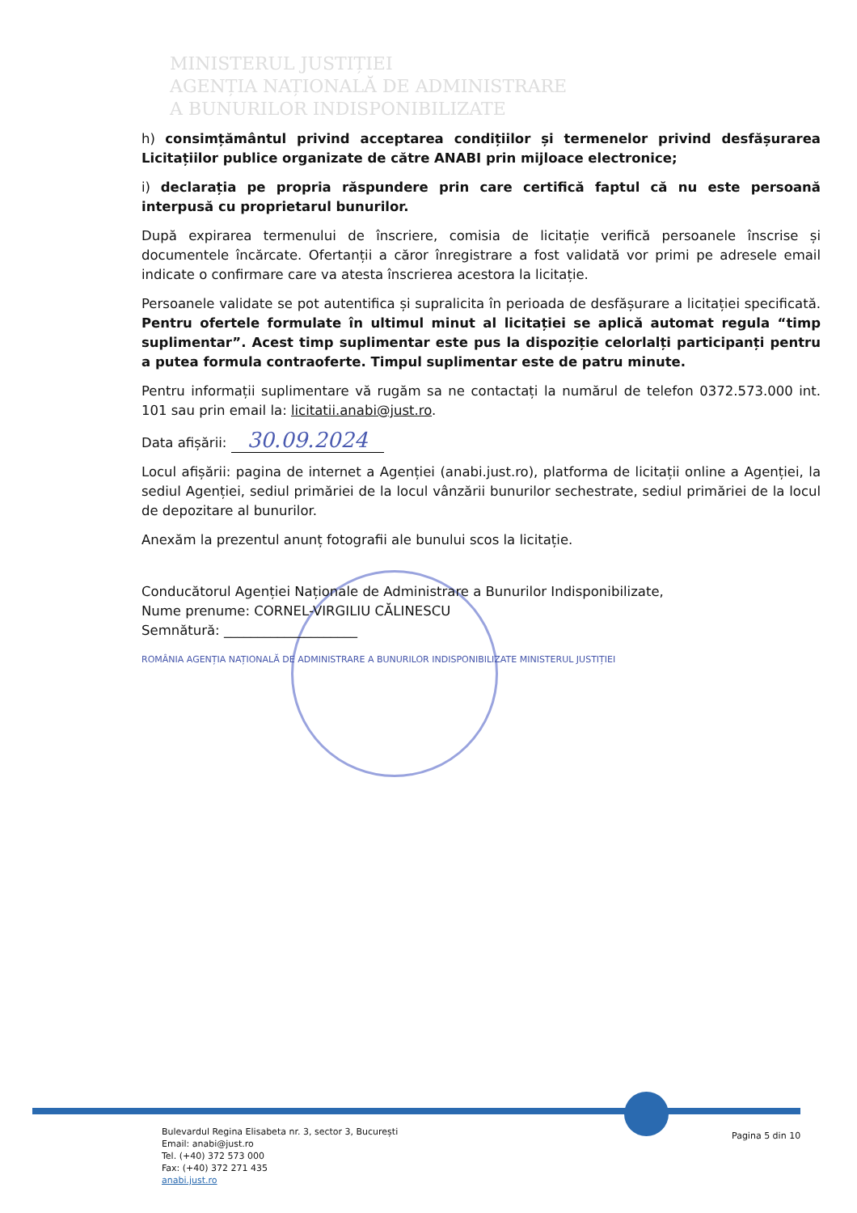MINISTERUL JUSTIȚIEI
AGENȚIA NAȚIONALĂ DE ADMINISTRARE
A BUNURILOR INDISPONIBILIZATE
h) consimțământul privind acceptarea condițiilor și termenelor privind desfășurarea Licitațiilor publice organizate de către ANABI prin mijloace electronice;
i) declarația pe propria răspundere prin care certifică faptul că nu este persoană interpusă cu proprietarul bunurilor.
După expirarea termenului de înscriere, comisia de licitație verifică persoanele înscrise și documentele încărcate. Ofertanții a căror înregistrare a fost validată vor primi pe adresele email indicate o confirmare care va atesta înscrierea acestora la licitație.
Persoanele validate se pot autentifica și supralicita în perioada de desfășurare a licitației specificată. Pentru ofertele formulate în ultimul minut al licitației se aplică automat regula “timp suplimentar”. Acest timp suplimentar este pus la dispoziție celorlalți participanți pentru a putea formula contraoferte. Timpul suplimentar este de patru minute.
Pentru informații suplimentare vă rugăm sa ne contactați la numărul de telefon 0372.573.000 int. 101 sau prin email la: licitatii.anabi@just.ro.
Data afișării: 30.09.2024
Locul afișării: pagina de internet a Agenției (anabi.just.ro), platforma de licitații online a Agenției, la sediul Agenției, sediul primăriei de la locul vânzării bunurilor sechestrate, sediul primăriei de la locul de depozitare al bunurilor.
Anexăm la prezentul anunț fotografii ale bunului scos la licitație.
Conducătorul Agenției Naționale de Administrare a Bunurilor Indisponibilizate,
Nume prenume: CORNEL-VIRGILIU CĂLINESCU
Semnătură: ____________________
ROMÂNIA AGENȚIA NAȚIONALĂ DE ADMINISTRARE A BUNURILOR INDISPONIBILIZATE MINISTERUL JUSTIȚIEI
Bulevardul Regina Elisabeta nr. 3, sector 3, București
Email: anabi@just.ro
Tel. (+40) 372 573 000
Fax: (+40) 372 271 435
anabi.just.ro
Pagina 5 din 10